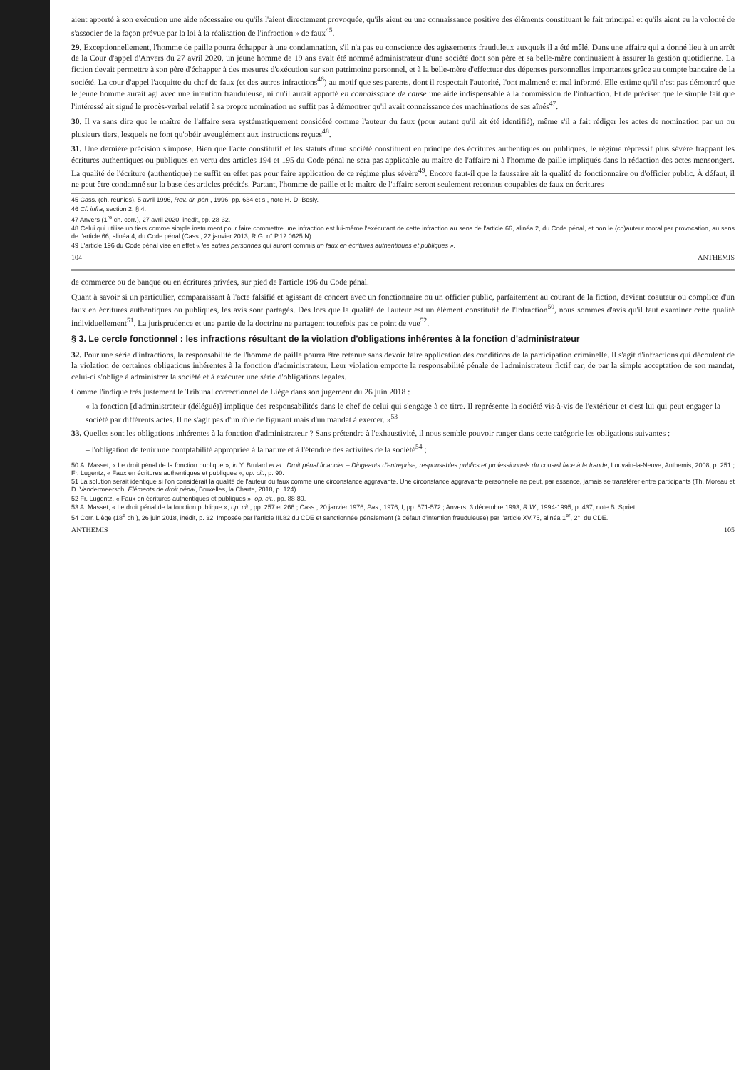aient apporté à son exécution une aide nécessaire ou qu'ils l'aient directement provoquée, qu'ils aient eu une connaissance positive des éléments constituant le fait principal et qu'ils aient eu la volonté de s'associer de la façon prévue par la loi à la réalisation de l'infraction » de faux<sup>45</sup>.
29. Exceptionnellement, l'homme de paille pourra échapper à une condamnation, s'il n'a pas eu conscience des agissements frauduleux auxquels il a été mêlé. Dans une affaire qui a donné lieu à un arrêt de la Cour d'appel d'Anvers du 27 avril 2020, un jeune homme de 19 ans avait été nommé administrateur d'une société dont son père et sa belle-mère continuaient à assurer la gestion quotidienne. La fiction devait permettre à son père d'échapper à des mesures d'exécution sur son patrimoine personnel, et à la belle-mère d'effectuer des dépenses personnelles importantes grâce au compte bancaire de la société. La cour d'appel l'acquitte du chef de faux (et des autres infractions<sup>46</sup>) au motif que ses parents, dont il respectait l'autorité, l'ont malmené et mal informé. Elle estime qu'il n'est pas démontré que le jeune homme aurait agi avec une intention frauduleuse, ni qu'il aurait apporté en connaissance de cause une aide indispensable à la commission de l'infraction. Et de préciser que le simple fait que l'intéressé ait signé le procès-verbal relatif à sa propre nomination ne suffit pas à démontrer qu'il avait connaissance des machinations de ses aînés<sup>47</sup>.
30. Il va sans dire que le maître de l'affaire sera systématiquement considéré comme l'auteur du faux (pour autant qu'il ait été identifié), même s'il a fait rédiger les actes de nomination par un ou plusieurs tiers, lesquels ne font qu'obéir aveuglément aux instructions reçues<sup>48</sup>.
31. Une dernière précision s'impose. Bien que l'acte constitutif et les statuts d'une société constituent en principe des écritures authentiques ou publiques, le régime répressif plus sévère frappant les écritures authentiques ou publiques en vertu des articles 194 et 195 du Code pénal ne sera pas applicable au maître de l'affaire ni à l'homme de paille impliqués dans la rédaction des actes mensongers. La qualité de l'écriture (authentique) ne suffit en effet pas pour faire application de ce régime plus sévère<sup>49</sup>. Encore faut-il que le faussaire ait la qualité de fonctionnaire ou d'officier public. À défaut, il ne peut être condamné sur la base des articles précités. Partant, l'homme de paille et le maître de l'affaire seront seulement reconnus coupables de faux en écritures
45 Cass. (ch. réunies), 5 avril 1996, Rev. dr. pén., 1996, pp. 634 et s., note H.-D. Bosly.
46 Cf. infra, section 2, § 4.
47 Anvers (1<sup>re</sup> ch. corr.), 27 avril 2020, inédit, pp. 28-32.
48 Celui qui utilise un tiers comme simple instrument pour faire commettre une infraction est lui-même l'exécutant de cette infraction au sens de l'article 66, alinéa 2, du Code pénal, et non le (co)auteur moral par provocation, au sens de l'article 66, alinéa 4, du Code pénal (Cass., 22 janvier 2013, R.G. n° P.12.0625.N).
49 L'article 196 du Code pénal vise en effet « les autres personnes qui auront commis un faux en écritures authentiques et publiques ».
104 ANTHEMIS
de commerce ou de banque ou en écritures privées, sur pied de l'article 196 du Code pénal.
Quant à savoir si un particulier, comparaissant à l'acte falsifié et agissant de concert avec un fonctionnaire ou un officier public, parfaitement au courant de la fiction, devient coauteur ou complice d'un faux en écritures authentiques ou publiques, les avis sont partagés. Dès lors que la qualité de l'auteur est un élément constitutif de l'infraction<sup>50</sup>, nous sommes d'avis qu'il faut examiner cette qualité individuellement<sup>51</sup>. La jurisprudence et une partie de la doctrine ne partagent toutefois pas ce point de vue<sup>52</sup>.
§ 3. Le cercle fonctionnel : les infractions résultant de la violation d'obligations inhérentes à la fonction d'administrateur
32. Pour une série d'infractions, la responsabilité de l'homme de paille pourra être retenue sans devoir faire application des conditions de la participation criminelle. Il s'agit d'infractions qui découlent de la violation de certaines obligations inhérentes à la fonction d'administrateur. Leur violation emporte la responsabilité pénale de l'administrateur fictif car, de par la simple acceptation de son mandat, celui-ci s'oblige à administrer la société et à exécuter une série d'obligations légales.
Comme l'indique très justement le Tribunal correctionnel de Liège dans son jugement du 26 juin 2018 :
« la fonction [d'administrateur (délégué)] implique des responsabilités dans le chef de celui qui s'engage à ce titre. Il représente la société vis-à-vis de l'extérieur et c'est lui qui peut engager la société par différents actes. Il ne s'agit pas d'un rôle de figurant mais d'un mandat à exercer. »<sup>53</sup>
33. Quelles sont les obligations inhérentes à la fonction d'administrateur ? Sans prétendre à l'exhaustivité, il nous semble pouvoir ranger dans cette catégorie les obligations suivantes :
– l'obligation de tenir une comptabilité appropriée à la nature et à l'étendue des activités de la société<sup>54</sup> ;
50 A. Masset, « Le droit pénal de la fonction publique », in Y. Brulard et al., Droit pénal financier – Dirigeants d'entreprise, responsables publics et professionnels du conseil face à la fraude, Louvain-la-Neuve, Anthemis, 2008, p. 251 ; Fr. Lugentz, « Faux en écritures authentiques et publiques », op. cit., p. 90.
51 La solution serait identique si l'on considérait la qualité de l'auteur du faux comme une circonstance aggravante. Une circonstance aggravante personnelle ne peut, par essence, jamais se transférer entre participants (Th. Moreau et D. Vandermeersch, Éléments de droit pénal, Bruxelles, la Charte, 2018, p. 124).
52 Fr. Lugentz, « Faux en écritures authentiques et publiques », op. cit., pp. 88-89.
53 A. Masset, « Le droit pénal de la fonction publique », op. cit., pp. 257 et 266 ; Cass., 20 janvier 1976, Pas., 1976, I, pp. 571-572 ; Anvers, 3 décembre 1993, R.W., 1994-1995, p. 437, note B. Spriet.
54 Corr. Liège (18<sup>e</sup> ch.), 26 juin 2018, inédit, p. 32. Imposée par l'article III.82 du CDE et sanctionnée pénalement (à défaut d'intention frauduleuse) par l'article XV.75, alinéa 1<sup>er</sup>, 2°, du CDE.
ANTHEMIS 105